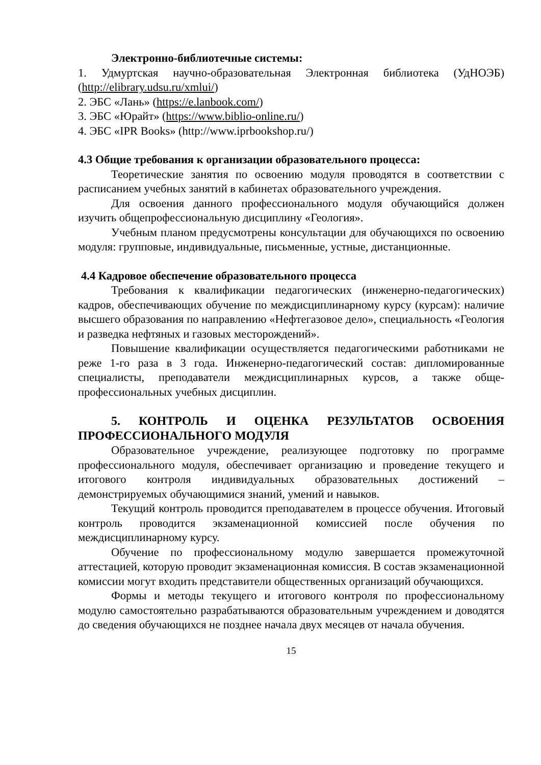Электронно-библиотечные системы:
1. Удмуртская научно-образовательная Электронная библиотека (УдНОЭБ) (http://elibrary.udsu.ru/xmlui/)
2. ЭБС «Лань» (https://e.lanbook.com/)
3. ЭБС «Юрайт» (https://www.biblio-online.ru/)
4. ЭБС «IPR Books» (http://www.iprbookshop.ru/)
4.3 Общие требования к организации образовательного процесса:
Теоретические занятия по освоению модуля проводятся в соответствии с расписанием учебных занятий в кабинетах образовательного учреждения.
Для освоения данного профессионального модуля обучающийся должен изучить общепрофессиональную дисциплину «Геология».
Учебным планом предусмотрены консультации для обучающихся по освоению модуля: групповые, индивидуальные, письменные, устные, дистанционные.
4.4 Кадровое обеспечение образовательного процесса
Требования к квалификации педагогических (инженерно-педагогических) кадров, обеспечивающих обучение по междисциплинарному курсу (курсам): наличие высшего образования по направлению «Нефтегазовое дело», специальность «Геология и разведка нефтяных и газовых месторождений».
Повышение квалификации осуществляется педагогическими работниками не реже 1-го раза в 3 года. Инженерно-педагогический состав: дипломированные специалисты, преподаватели междисциплинарных курсов, а также обще-профессиональных учебных дисциплин.
5. КОНТРОЛЬ И ОЦЕНКА РЕЗУЛЬТАТОВ ОСВОЕНИЯ ПРОФЕССИОНАЛЬНОГО МОДУЛЯ
Образовательное учреждение, реализующее подготовку по программе профессионального модуля, обеспечивает организацию и проведение текущего и итогового контроля индивидуальных образовательных достижений – демонстрируемых обучающимися знаний, умений и навыков.
Текущий контроль проводится преподавателем в процессе обучения. Итоговый контроль проводится экзаменационной комиссией после обучения по междисциплинарному курсу.
Обучение по профессиональному модулю завершается промежуточной аттестацией, которую проводит экзаменационная комиссия. В состав экзаменационной комиссии могут входить представители общественных организаций обучающихся.
Формы и методы текущего и итогового контроля по профессиональному модулю самостоятельно разрабатываются образовательным учреждением и доводятся до сведения обучающихся не позднее начала двух месяцев от начала обучения.
15